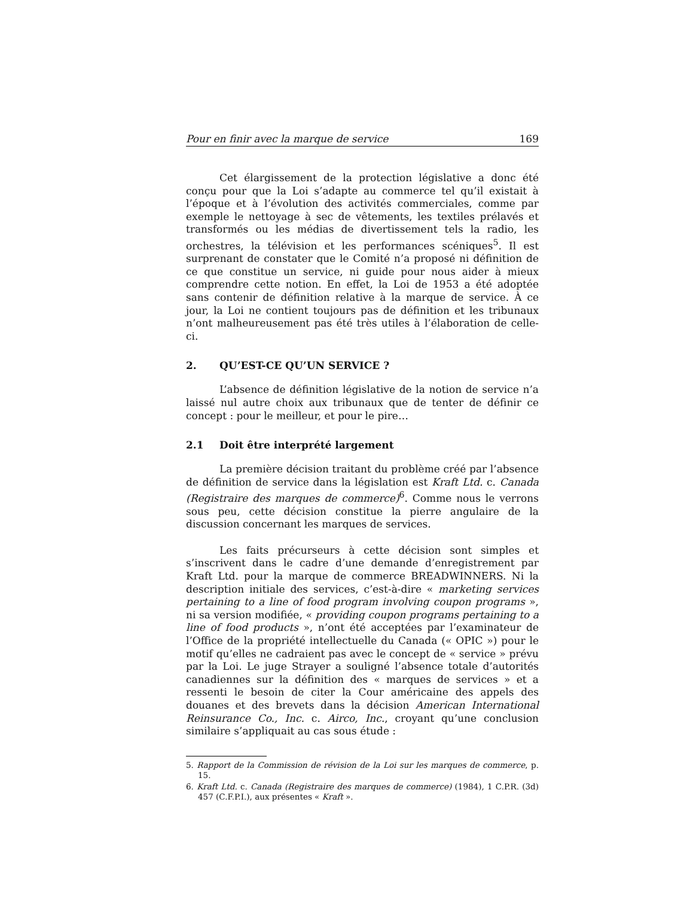Pour en finir avec la marque de service 169
Cet élargissement de la protection législative a donc été conçu pour que la Loi s’adapte au commerce tel qu’il existait à l’époque et à l’évolution des activités commerciales, comme par exemple le nettoyage à sec de vêtements, les textiles prélavés et transformés ou les médias de divertissement tels la radio, les orchestres, la télévision et les performances scéniques<sup>5</sup>. Il est surprenant de constater que le Comité n’a proposé ni définition de ce que constitue un service, ni guide pour nous aider à mieux comprendre cette notion. En effet, la Loi de 1953 a été adoptée sans contenir de définition relative à la marque de service. À ce jour, la Loi ne contient toujours pas de définition et les tribunaux n’ont malheureusement pas été très utiles à l’élaboration de celle-ci.
2. QU’EST-CE QU’UN SERVICE ?
L’absence de définition législative de la notion de service n’a laissé nul autre choix aux tribunaux que de tenter de définir ce concept : pour le meilleur, et pour le pire…
2.1 Doit être interprété largement
La première décision traitant du problème créé par l’absence de définition de service dans la législation est Kraft Ltd. c. Canada (Registraire des marques de commerce)<sup>6</sup>. Comme nous le verrons sous peu, cette décision constitue la pierre angulaire de la discussion concernant les marques de services.
Les faits précurseurs à cette décision sont simples et s’inscrivent dans le cadre d’une demande d’enregistrement par Kraft Ltd. pour la marque de commerce BREADWINNERS. Ni la description initiale des services, c’est-à-dire « marketing services pertaining to a line of food program involving coupon programs », ni sa version modifiée, « providing coupon programs pertaining to a line of food products », n’ont été acceptées par l’examinateur de l’Office de la propriété intellectuelle du Canada (« OPIC ») pour le motif qu’elles ne cadraient pas avec le concept de « service » prévu par la Loi. Le juge Strayer a souligné l’absence totale d’autorités canadiennes sur la définition des « marques de services » et a ressenti le besoin de citer la Cour américaine des appels des douanes et des brevets dans la décision American International Reinsurance Co., Inc. c. Airco, Inc., croyant qu’une conclusion similaire s’appliquait au cas sous étude :
5. Rapport de la Commission de révision de la Loi sur les marques de commerce, p. 15.
6. Kraft Ltd. c. Canada (Registraire des marques de commerce) (1984), 1 C.P.R. (3d) 457 (C.F.P.I.), aux présentes « Kraft ».